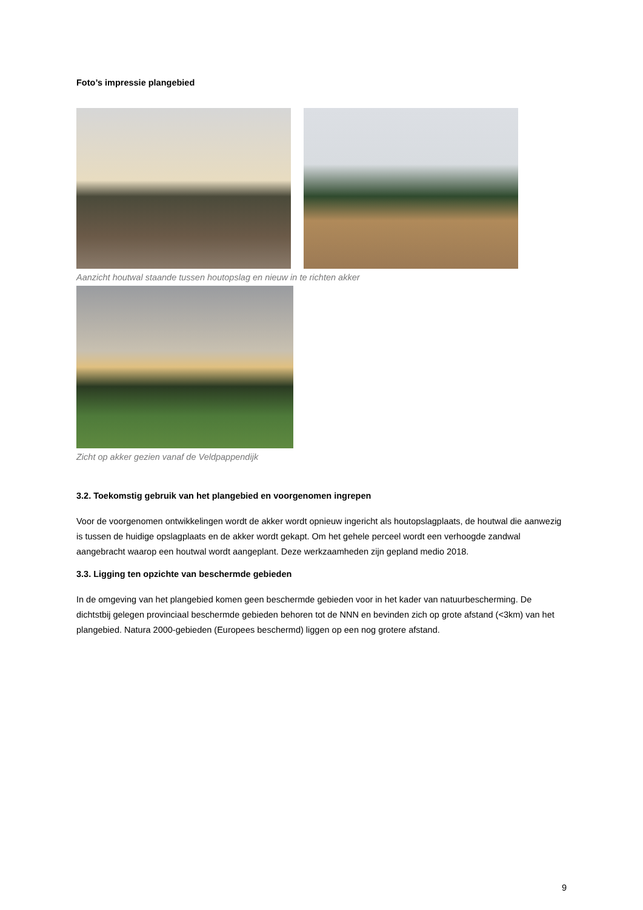Foto’s impressie plangebied
Aanzicht houtwal staande tussen houtopslag en nieuw in te richten akker
Zicht op akker gezien vanaf de Veldpappendijk
3.2. Toekomstig gebruik van het plangebied en voorgenomen ingrepen
Voor de voorgenomen ontwikkelingen wordt de akker wordt opnieuw ingericht als houtopslagplaats, de houtwal die aanwezig is tussen de huidige opslagplaats en de akker wordt gekapt. Om het gehele perceel wordt een verhoogde zandwal aangebracht waarop een houtwal wordt aangeplant. Deze werkzaamheden zijn gepland medio 2018.
3.3. Ligging ten opzichte van beschermde gebieden
In de omgeving van het plangebied komen geen beschermde gebieden voor in het kader van natuurbescherming. De dichtstbij gelegen provinciaal beschermde gebieden behoren tot de NNN en bevinden zich op grote afstand (<3km) van het plangebied. Natura 2000-gebieden (Europees beschermd) liggen op een nog grotere afstand.
9